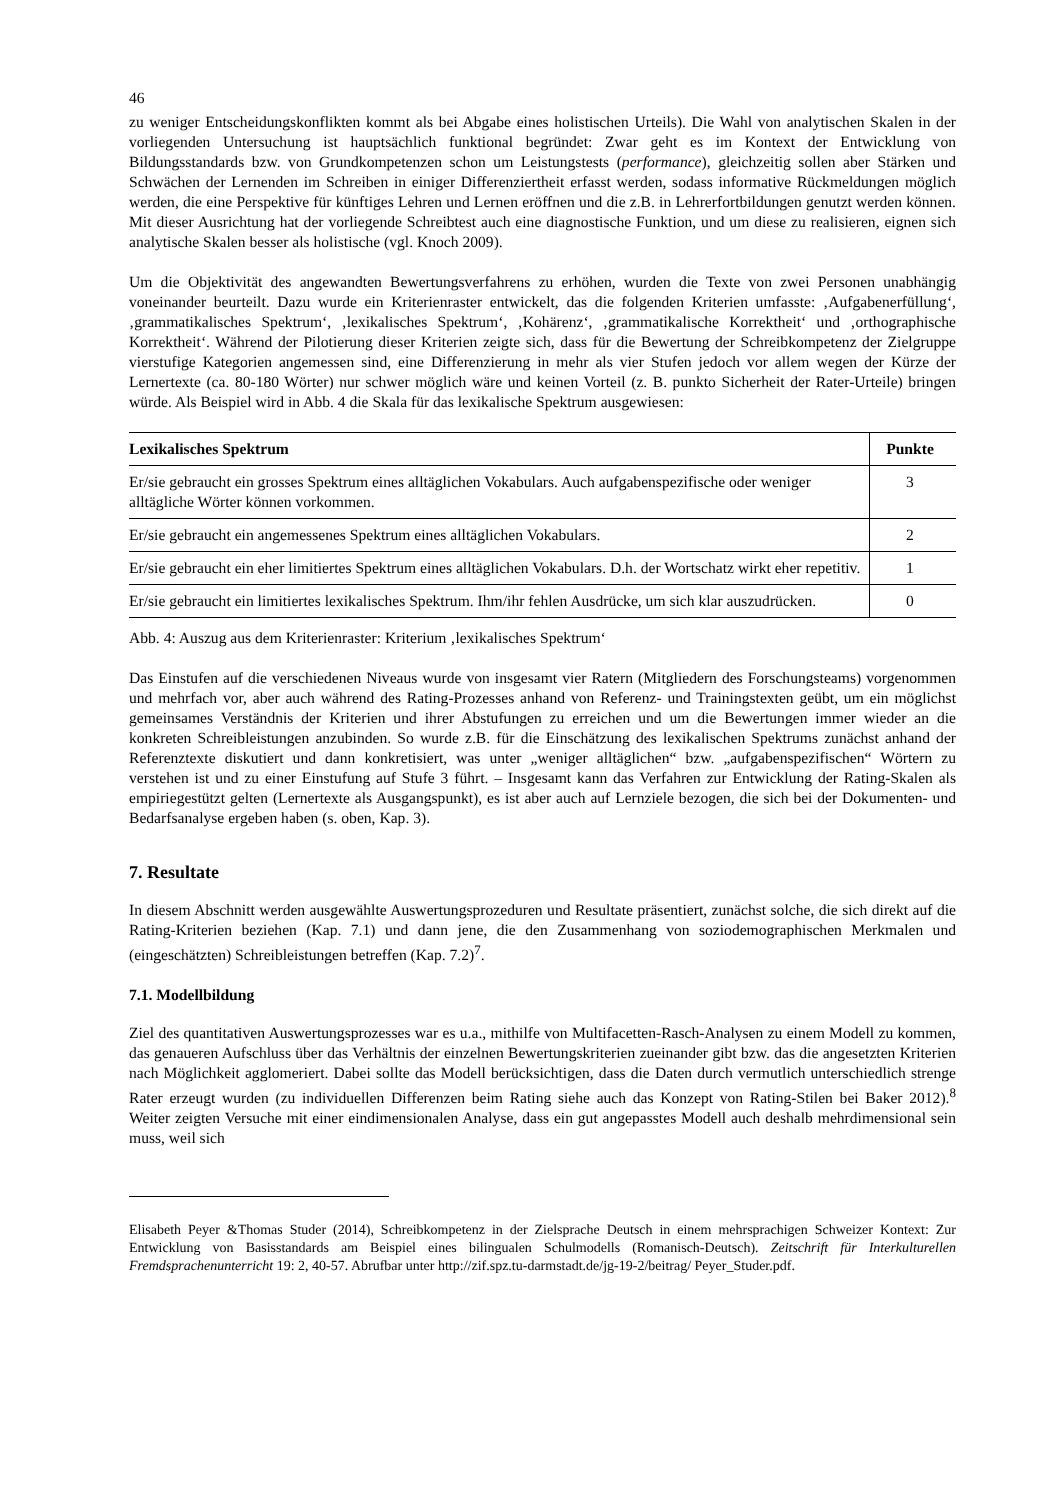46
zu weniger Entscheidungskonflikten kommt als bei Abgabe eines holistischen Urteils). Die Wahl von analytischen Skalen in der vorliegenden Untersuchung ist hauptsächlich funktional begründet: Zwar geht es im Kontext der Entwicklung von Bildungsstandards bzw. von Grundkompetenzen schon um Leistungstests (performance), gleichzeitig sollen aber Stärken und Schwächen der Lernenden im Schreiben in einiger Differenziertheit erfasst werden, sodass informative Rückmeldungen möglich werden, die eine Perspektive für künftiges Lehren und Lernen eröffnen und die z.B. in Lehrerfortbildungen genutzt werden können. Mit dieser Ausrichtung hat der vorliegende Schreibtest auch eine diagnostische Funktion, und um diese zu realisieren, eignen sich analytische Skalen besser als holistische (vgl. Knoch 2009).
Um die Objektivität des angewandten Bewertungsverfahrens zu erhöhen, wurden die Texte von zwei Personen unabhängig voneinander beurteilt. Dazu wurde ein Kriterienraster entwickelt, das die folgenden Kriterien umfasste: ‚Aufgabenerfüllung‘, ‚grammatikalisches Spektrum‘, ‚lexikalisches Spektrum‘, ‚Kohärenz‘, ‚grammatikalische Korrektheit‘ und ‚orthographische Korrektheit‘. Während der Pilotierung dieser Kriterien zeigte sich, dass für die Bewertung der Schreibkompetenz der Zielgruppe vierstufige Kategorien angemessen sind, eine Differenzierung in mehr als vier Stufen jedoch vor allem wegen der Kürze der Lernertexte (ca. 80-180 Wörter) nur schwer möglich wäre und keinen Vorteil (z. B. punkto Sicherheit der Rater-Urteile) bringen würde. Als Beispiel wird in Abb. 4 die Skala für das lexikalische Spektrum ausgewiesen:
| Lexikalisches Spektrum | Punkte |
| --- | --- |
| Er/sie gebraucht ein grosses Spektrum eines alltäglichen Vokabulars. Auch aufgabenspezifische oder weniger alltägliche Wörter können vorkommen. | 3 |
| Er/sie gebraucht ein angemessenes Spektrum eines alltäglichen Vokabulars. | 2 |
| Er/sie gebraucht ein eher limitiertes Spektrum eines alltäglichen Vokabulars. D.h. der Wortschatz wirkt eher repetitiv. | 1 |
| Er/sie gebraucht ein limitiertes lexikalisches Spektrum. Ihm/ihr fehlen Ausdrücke, um sich klar auszudrücken. | 0 |
Abb. 4: Auszug aus dem Kriterienraster: Kriterium ‚lexikalisches Spektrum‘
Das Einstufen auf die verschiedenen Niveaus wurde von insgesamt vier Ratern (Mitgliedern des Forschungsteams) vorgenommen und mehrfach vor, aber auch während des Rating-Prozesses anhand von Referenz- und Trainingstexten geübt, um ein möglichst gemeinsames Verständnis der Kriterien und ihrer Abstufungen zu erreichen und um die Bewertungen immer wieder an die konkreten Schreibleistungen anzubinden. So wurde z.B. für die Einschätzung des lexikalischen Spektrums zunächst anhand der Referenztexte diskutiert und dann konkretisiert, was unter „weniger alltäglichen“ bzw. „aufgabenspezifischen“ Wörtern zu verstehen ist und zu einer Einstufung auf Stufe 3 führt. – Insgesamt kann das Verfahren zur Entwicklung der Rating-Skalen als empiriegestützt gelten (Lernertexte als Ausgangspunkt), es ist aber auch auf Lernziele bezogen, die sich bei der Dokumenten- und Bedarfsanalyse ergeben haben (s. oben, Kap. 3).
7. Resultate
In diesem Abschnitt werden ausgewählte Auswertungsprozeduren und Resultate präsentiert, zunächst solche, die sich direkt auf die Rating-Kriterien beziehen (Kap. 7.1) und dann jene, die den Zusammenhang von soziodemographischen Merkmalen und (eingeschätzten) Schreibleistungen betreffen (Kap. 7.2)<sup>7</sup>.
7.1. Modellbildung
Ziel des quantitativen Auswertungsprozesses war es u.a., mithilfe von Multifacetten-Rasch-Analysen zu einem Modell zu kommen, das genaueren Aufschluss über das Verhältnis der einzelnen Bewertungskriterien zueinander gibt bzw. das die angesetzten Kriterien nach Möglichkeit agglomeriert. Dabei sollte das Modell berücksichtigen, dass die Daten durch vermutlich unterschiedlich strenge Rater erzeugt wurden (zu individuellen Differenzen beim Rating siehe auch das Konzept von Rating-Stilen bei Baker 2012).<sup>8</sup> Weiter zeigten Versuche mit einer eindimensionalen Analyse, dass ein gut angepasstes Modell auch deshalb mehrdimensional sein muss, weil sich
Elisabeth Peyer &Thomas Studer (2014), Schreibkompetenz in der Zielsprache Deutsch in einem mehrsprachigen Schweizer Kontext: Zur Entwicklung von Basisstandards am Beispiel eines bilingualen Schulmodells (Romanisch-Deutsch). Zeitschrift für Interkulturellen Fremdsprachenunterricht 19: 2, 40-57. Abrufbar unter http://zif.spz.tu-darmstadt.de/jg-19-2/beitrag/ Peyer_Studer.pdf.